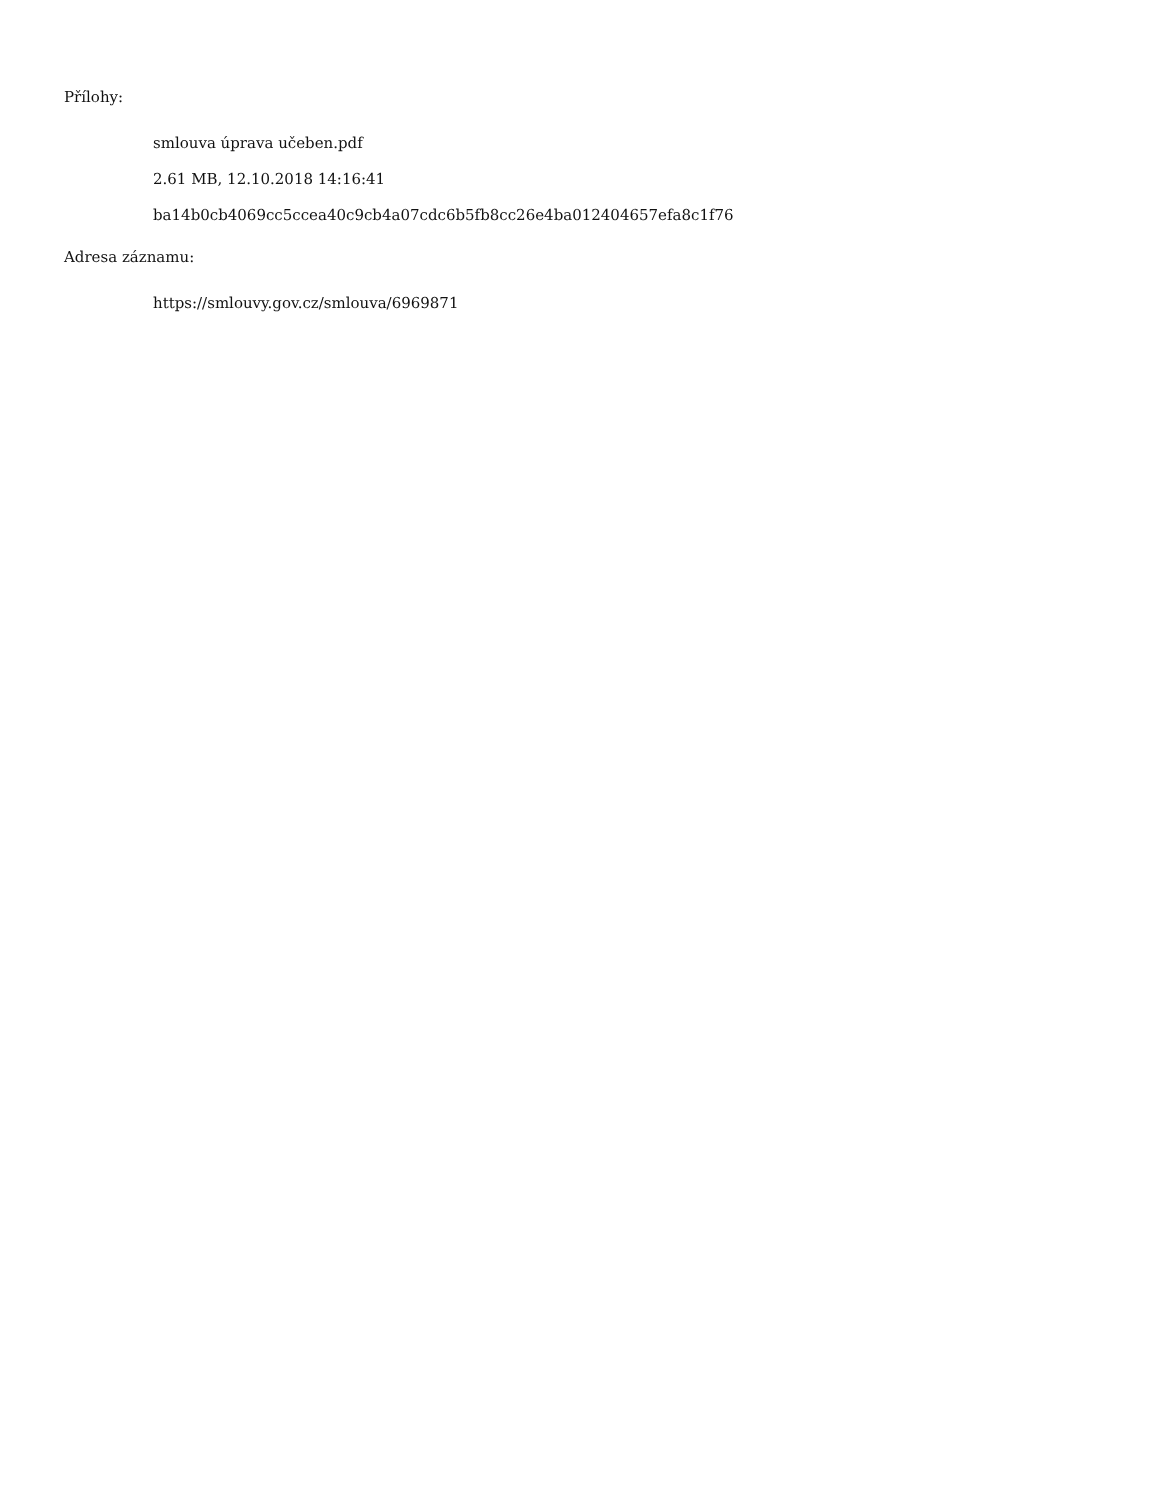Přílohy:
smlouva úprava učeben.pdf
2.61 MB, 12.10.2018 14:16:41
ba14b0cb4069cc5ccea40c9cb4a07cdc6b5fb8cc26e4ba012404657efa8c1f76
Adresa záznamu:
https://smlouvy.gov.cz/smlouva/6969871